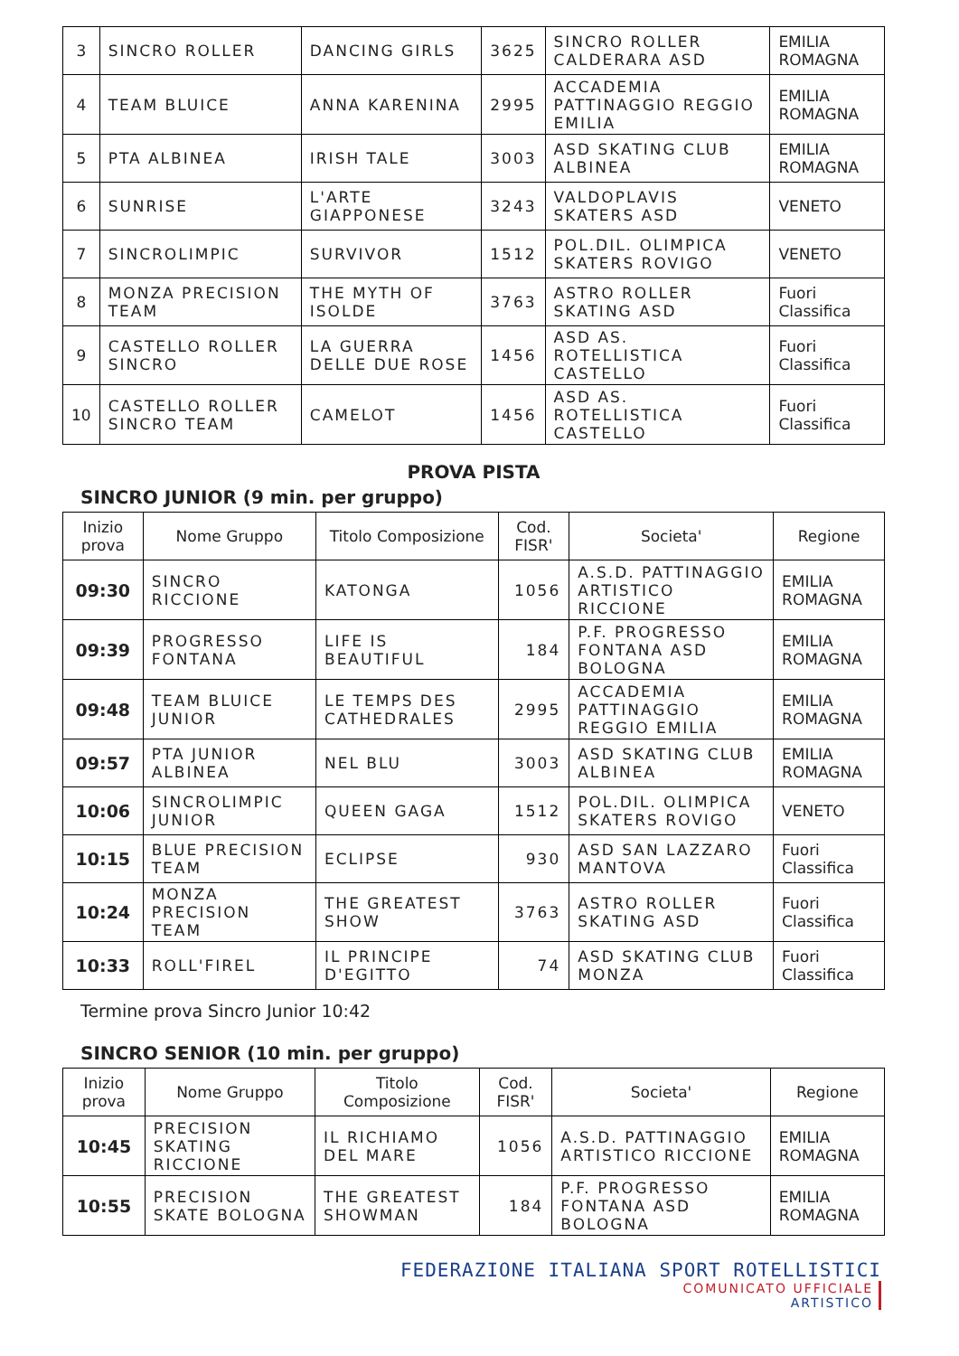| 3 | SINCRO ROLLER | DANCING GIRLS | 3625 | SINCRO ROLLER CALDERARA ASD | EMILIA ROMAGNA |
| 4 | TEAM BLUICE | ANNA KARENINA | 2995 | ACCADEMIA PATTINAGGIO REGGIO EMILIA | EMILIA ROMAGNA |
| 5 | PTA ALBINEA | IRISH TALE | 3003 | ASD SKATING CLUB ALBINEA | EMILIA ROMAGNA |
| 6 | SUNRISE | L'ARTE GIAPPONESE | 3243 | VALDOPLAVIS SKATERS ASD | VENETO |
| 7 | SINCROLIMPIC | SURVIVOR | 1512 | POL.DIL. OLIMPICA SKATERS ROVIGO | VENETO |
| 8 | MONZA PRECISION TEAM | THE MYTH OF ISOLDE | 3763 | ASTRO ROLLER SKATING ASD | Fuori Classifica |
| 9 | CASTELLO ROLLER SINCRO | LA GUERRA DELLE DUE ROSE | 1456 | ASD AS. ROTELLISTICA CASTELLO | Fuori Classifica |
| 10 | CASTELLO ROLLER SINCRO TEAM | CAMELOT | 1456 | ASD AS. ROTELLISTICA CASTELLO | Fuori Classifica |
PROVA PISTA
SINCRO JUNIOR (9 min. per gruppo)
| Inizio prova | Nome Gruppo | Titolo Composizione | Cod. FISR' | Societa' | Regione |
| --- | --- | --- | --- | --- | --- |
| 09:30 | SINCRO RICCIONE | KATONGA | 1056 | A.S.D. PATTINAGGIO ARTISTICO RICCIONE | EMILIA ROMAGNA |
| 09:39 | PROGRESSO FONTANA | LIFE IS BEAUTIFUL | 184 | P.F. PROGRESSO FONTANA ASD BOLOGNA | EMILIA ROMAGNA |
| 09:48 | TEAM BLUICE JUNIOR | LE TEMPS DES CATHEDRALES | 2995 | ACCADEMIA PATTINAGGIO REGGIO EMILIA | EMILIA ROMAGNA |
| 09:57 | PTA JUNIOR ALBINEA | NEL BLU | 3003 | ASD SKATING CLUB ALBINEA | EMILIA ROMAGNA |
| 10:06 | SINCROLIMPIC JUNIOR | QUEEN GAGA | 1512 | POL.DIL. OLIMPICA SKATERS ROVIGO | VENETO |
| 10:15 | BLUE PRECISION TEAM | ECLIPSE | 930 | ASD SAN LAZZARO MANTOVA | Fuori Classifica |
| 10:24 | MONZA PRECISION TEAM | THE GREATEST SHOW | 3763 | ASTRO ROLLER SKATING ASD | Fuori Classifica |
| 10:33 | ROLL'FIREL | IL PRINCIPE D'EGITTO | 74 | ASD SKATING CLUB MONZA | Fuori Classifica |
Termine prova Sincro Junior 10:42
SINCRO SENIOR (10 min. per gruppo)
| Inizio prova | Nome Gruppo | Titolo Composizione | Cod. FISR' | Societa' | Regione |
| --- | --- | --- | --- | --- | --- |
| 10:45 | PRECISION SKATING RICCIONE | IL RICHIAMO DEL MARE | 1056 | A.S.D. PATTINAGGIO ARTISTICO RICCIONE | EMILIA ROMAGNA |
| 10:55 | PRECISION SKATE BOLOGNA | THE GREATEST SHOWMAN | 184 | P.F. PROGRESSO FONTANA ASD BOLOGNA | EMILIA ROMAGNA |
FEDERAZIONE ITALIANA SPORT ROTELLISTICI
COMUNICATO UFFICIALE
ARTISTICO